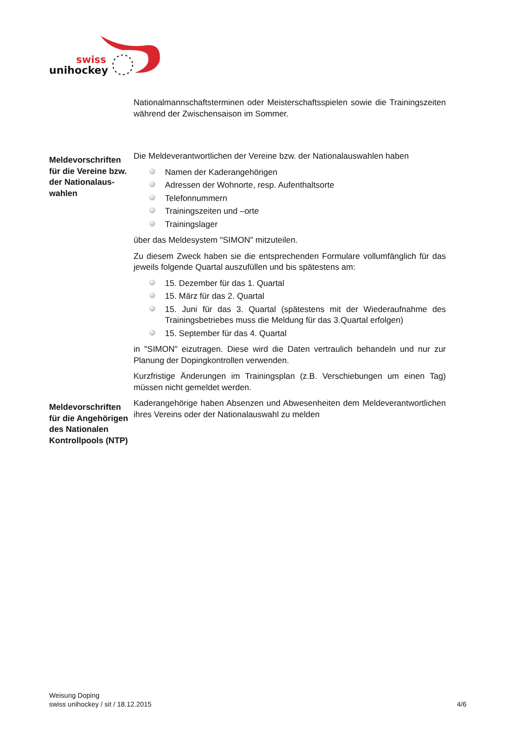swiss
unihockey
Nationalmannschaftsterminen oder Meisterschaftsspielen sowie die Trainingszeiten während der Zwischensaison im Sommer.
Meldevorschriften für die Vereine bzw. der Nationalaus-wahlen
Die Meldeverantwortlichen der Vereine bzw. der Nationalauswahlen haben
Namen der Kaderangehörigen
Adressen der Wohnorte, resp. Aufenthaltsorte
Telefonnummern
Trainingszeiten und –orte
Trainingslager
über das Meldesystem "SIMON" mitzuteilen.
Zu diesem Zweck haben sie die entsprechenden Formulare vollumfänglich für das jeweils folgende Quartal auszufüllen und bis spätestens am:
15. Dezember für das 1. Quartal
15. März für das 2. Quartal
15. Juni für das 3. Quartal (spätestens mit der Wiederaufnahme des Trainingsbetriebes muss die Meldung für das 3.Quartal erfolgen)
15. September für das 4. Quartal
in "SIMON" eizutragen. Diese wird die Daten vertraulich behandeln und nur zur Planung der Dopingkontrollen verwenden.
Kurzfristige Änderungen im Trainingsplan (z.B. Verschiebungen um einen Tag) müssen nicht gemeldet werden.
Meldevorschriften für die Angehörigen des Nationalen Kontrollpools (NTP)
Kaderangehörige haben Absenzen und Abwesenheiten dem Meldeverantwortlichen ihres Vereins oder der Nationalauswahl zu melden
Weisung Doping
swiss unihockey / sit / 18.12.2015 4/6